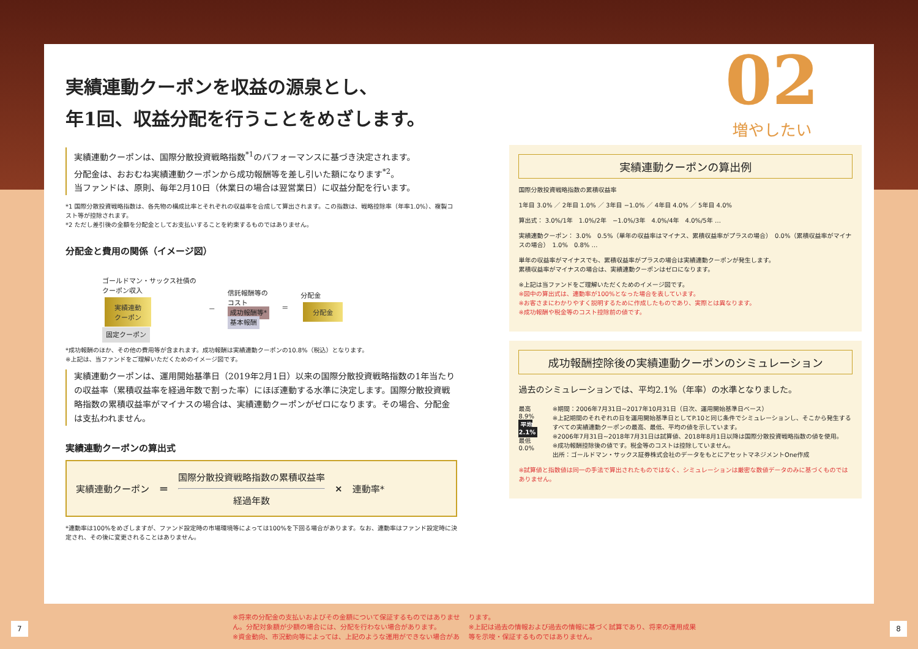実績連動クーポンを収益の源泉とし、
年1回、収益分配を行うことをめざします。
実績連動クーポンは、国際分散投資戦略指数<sup>*1</sup>のパフォーマンスに基づき決定されます。
分配金は、おおむね実績連動クーポンから成功報酬等を差し引いた額になります<sup>*2</sup>。
当ファンドは、原則、毎年2月10日（休業日の場合は翌営業日）に収益分配を行います。
*1 国際分散投資戦略指数は、各先物の構成比率とそれぞれの収益率を合成して算出されます。この指数は、戦略控除率（年率1.0%）、複製コスト等が控除されます。
*2 ただし差引後の全額を分配金としてお支払いすることを約束するものではありません。
分配金と費用の関係（イメージ図）
ゴールドマン・サックス社債の
クーポン収入
実績連動
クーポン
固定クーポン
－
信託報酬等の
コスト
成功報酬等*
基本報酬
＝
分配金
分配金
*成功報酬のほか、その他の費用等が含まれます。成功報酬は実績連動クーポンの10.8%（税込）となります。
※上記は、当ファンドをご理解いただくためのイメージ図です。
実績連動クーポンは、運用開始基準日（2019年2月1日）以来の国際分散投資戦略指数の1年当たりの収益率（累積収益率を経過年数で割った率）にほぼ連動する水準に決定します。国際分散投資戦略指数の累積収益率がマイナスの場合は、実績連動クーポンがゼロになります。その場合、分配金は支払われません。
実績連動クーポンの算出式
実績連動クーポン ＝ 国際分散投資戦略指数の累積収益率
経過年数 × 連動率*
*連動率は100%をめざしますが、ファンド設定時の市場環境等によっては100%を下回る場合があります。なお、連動率はファンド設定時に決定され、その後に変更されることはありません。
02
増やしたい
実績連動クーポンの算出例
国際分散投資戦略指数の累積収益率
1年目 3.0% ／ 2年目 1.0% ／ 3年目 −1.0% ／ 4年目 4.0% ／ 5年目 4.0%
算出式： 3.0%/1年　1.0%/2年　−1.0%/3年　4.0%/4年　4.0%/5年 …
実績連動クーポン： 3.0%　0.5%（単年の収益率はマイナス、累積収益率がプラスの場合）　0.0%（累積収益率がマイナスの場合）　1.0%　0.8% …
単年の収益率がマイナスでも、累積収益率がプラスの場合は実績連動クーポンが発生します。
累積収益率がマイナスの場合は、実績連動クーポンはゼロになります。
※上記は当ファンドをご理解いただくためのイメージ図です。
※図中の算出式は、連動率が100%となった場合を表しています。
※お客さまにわかりやすく説明するために作成したものであり、実際とは異なります。
※成功報酬や税金等のコスト控除前の値です。
成功報酬控除後の実績連動クーポンのシミュレーション
過去のシミュレーションでは、平均2.1%（年率）の水準となりました。
最高 8.9%
平均 2.1%
最低 0.0%
※期間：2006年7月31日~2017年10月31日（日次、運用開始基準日ベース）
※上記期間のそれぞれの日を運用開始基準日としてP.10と同じ条件でシミュレーションし、そこから発生するすべての実績連動クーポンの最高、最低、平均の値を示しています。
※2006年7月31日~2018年7月31日は試算値、2018年8月1日以降は国際分散投資戦略指数の値を使用。
※成功報酬控除後の値です。税金等のコストは控除していません。
出所：ゴールドマン・サックス証券株式会社のデータをもとにアセットマネジメントOne作成
※試算値と指数値は同一の手法で算出されたものではなく、シミュレーションは厳密な数値データのみに基づくものではありません。
※将来の分配金の支払いおよびその金額について保証するものではありません。分配対象額が少額の場合には、分配を行わない場合があります。
※資金動向、市況動向等によっては、上記のような運用ができない場合があります。
※上記は過去の情報および過去の情報に基づく試算であり、将来の運用成果等を示唆・保証するものではありません。
7 8